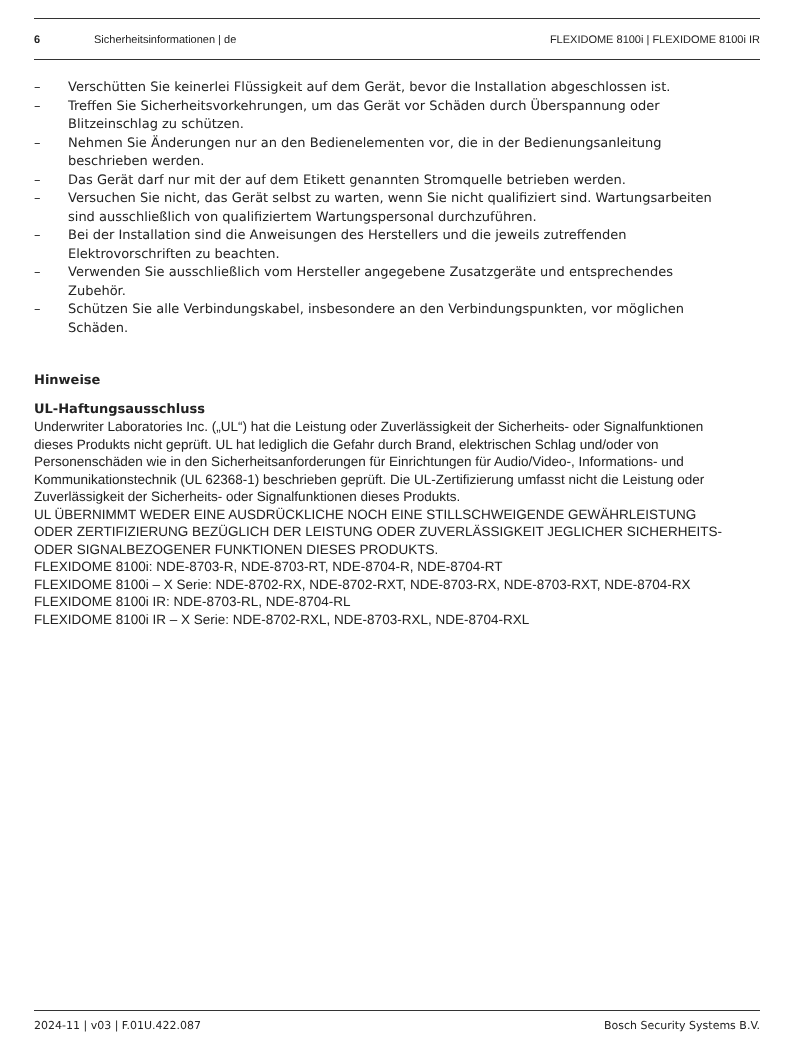6 Sicherheitsinformationen | de FLEXIDOME 8100i | FLEXIDOME 8100i IR
– Verschütten Sie keinerlei Flüssigkeit auf dem Gerät, bevor die Installation abgeschlossen ist.
– Treffen Sie Sicherheitsvorkehrungen, um das Gerät vor Schäden durch Überspannung oder Blitzeinschlag zu schützen.
– Nehmen Sie Änderungen nur an den Bedienelementen vor, die in der Bedienungsanleitung beschrieben werden.
– Das Gerät darf nur mit der auf dem Etikett genannten Stromquelle betrieben werden.
– Versuchen Sie nicht, das Gerät selbst zu warten, wenn Sie nicht qualifiziert sind. Wartungsarbeiten sind ausschließlich von qualifiziertem Wartungspersonal durchzuführen.
– Bei der Installation sind die Anweisungen des Herstellers und die jeweils zutreffenden Elektrovorschriften zu beachten.
– Verwenden Sie ausschließlich vom Hersteller angegebene Zusatzgeräte und entsprechendes Zubehör.
– Schützen Sie alle Verbindungskabel, insbesondere an den Verbindungspunkten, vor möglichen Schäden.
Hinweise
UL-Haftungsausschluss
Underwriter Laboratories Inc. („UL“) hat die Leistung oder Zuverlässigkeit der Sicherheits- oder Signalfunktionen dieses Produkts nicht geprüft. UL hat lediglich die Gefahr durch Brand, elektrischen Schlag und/oder von Personenschäden wie in den Sicherheitsanforderungen für Einrichtungen für Audio/Video-, Informations- und Kommunikationstechnik (UL 62368-1) beschrieben geprüft. Die UL-Zertifizierung umfasst nicht die Leistung oder Zuverlässigkeit der Sicherheits- oder Signalfunktionen dieses Produkts.
UL ÜBERNIMMT WEDER EINE AUSDRÜCKLICHE NOCH EINE STILLSCHWEIGENDE GEWÄHRLEISTUNG ODER ZERTIFIZIERUNG BEZÜGLICH DER LEISTUNG ODER ZUVERLÄSSIGKEIT JEGLICHER SICHERHEITS- ODER SIGNALBEZOGENER FUNKTIONEN DIESES PRODUKTS.
FLEXIDOME 8100i: NDE-8703-R, NDE-8703-RT, NDE-8704-R, NDE-8704-RT
FLEXIDOME 8100i – X Serie: NDE-8702-RX, NDE-8702-RXT, NDE-8703-RX, NDE-8703-RXT, NDE-8704-RX
FLEXIDOME 8100i IR: NDE-8703-RL, NDE-8704-RL
FLEXIDOME 8100i IR – X Serie: NDE-8702-RXL, NDE-8703-RXL, NDE-8704-RXL
2024-11 | v03 | F.01U.422.087 Bosch Security Systems B.V.